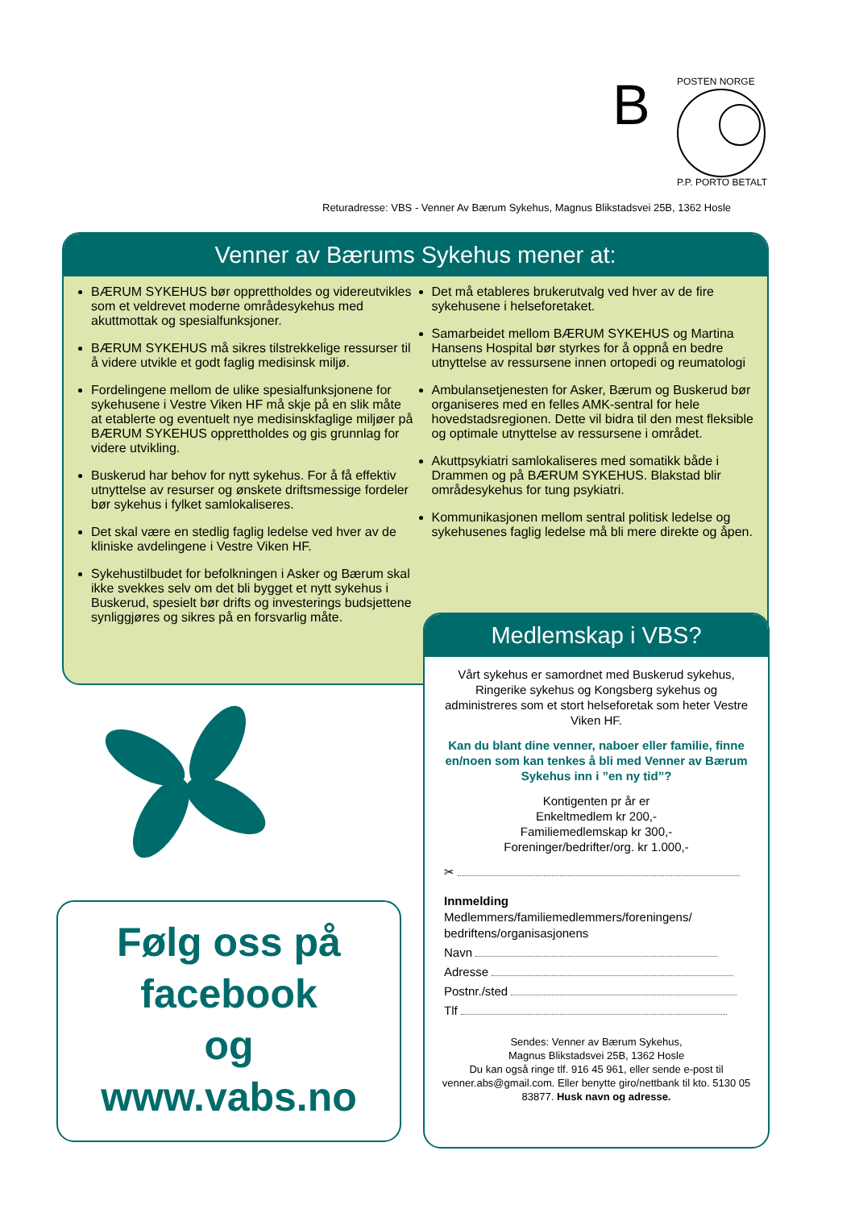B
POSTEN NORGE
P.P. PORTO BETALT
Returadresse: VBS - Venner Av Bærum Sykehus, Magnus Blikstadsvei 25B, 1362 Hosle
Venner av Bærums Sykehus mener at:
BÆRUM SYKEHUS bør opprettholdes og videreutvikles som et veldrevet moderne områdesykehus med akuttmottak og spesialfunksjoner.
BÆRUM SYKEHUS må sikres tilstrekkelige ressurser til å videre utvikle et godt faglig medisinsk miljø.
Fordelingene mellom de ulike spesialfunksjonene for sykehusene i Vestre Viken HF må skje på en slik måte at etablerte og eventuelt nye medisinskfaglige miljøer på BÆRUM SYKEHUS opprettholdes og gis grunnlag for videre utvikling.
Buskerud har behov for nytt sykehus. For å få effektiv utnyttelse av resurser og ønskete driftsmessige fordeler bør sykehus i fylket samlokaliseres.
Det skal være en stedlig faglig ledelse ved hver av de kliniske avdelingene i Vestre Viken HF.
Sykehustilbudet for befolkningen i Asker og Bærum skal ikke svekkes selv om det bli bygget et nytt sykehus i Buskerud, spesielt bør drifts og investerings budsjettene synliggjøres og sikres på en forsvarlig måte.
Det må etableres brukerutvalg ved hver av de fire sykehusene i helseforetaket.
Samarbeidet mellom BÆRUM SYKEHUS og Martina Hansens Hospital bør styrkes for å oppnå en bedre utnyttelse av ressursene innen ortopedi og reumatologi
Ambulansetjenesten for Asker, Bærum og Buskerud bør organiseres med en felles AMK-sentral for hele hovedstadsregionen. Dette vil bidra til den mest fleksible og optimale utnyttelse av ressursene i området.
Akuttpsykiatri samlokaliseres med somatikk både i Drammen og på BÆRUM SYKEHUS. Blakstad blir områdesykehus for tung psykiatri.
Kommunikasjonen mellom sentral politisk ledelse og sykehusenes faglig ledelse må bli mere direkte og åpen.
Følg oss på
facebook
og
www.vabs.no
Medlemskap i VBS?
Vårt sykehus er samordnet med Buskerud sykehus, Ringerike sykehus og Kongsberg sykehus og administreres som et stort helseforetak som heter Vestre Viken HF.
Kan du blant dine venner, naboer eller familie, finne en/noen som kan tenkes å bli med Venner av Bærum Sykehus inn i ”en ny tid”?
Kontigenten pr år er
Enkeltmedlem kr 200,-
Familiemedlemskap kr 300,-
Foreninger/bedrifter/org. kr 1.000,-
✂
Innmelding
Medlemmers/familiemedlemmers/foreningens/ bedriftens/organisasjonens
Navn
Adresse
Postnr./sted
Tlf
Sendes: Venner av Bærum Sykehus,
Magnus Blikstadsvei 25B, 1362 Hosle
Du kan også ringe tlf. 916 45 961, eller sende e-post til venner.abs@gmail.com. Eller benytte giro/nettbank til kto. 5130 05 83877. Husk navn og adresse.